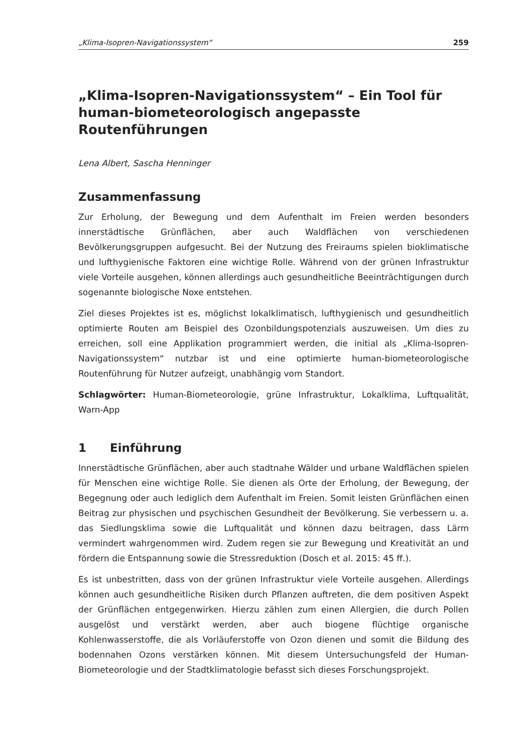„Klima-Isopren-Navigationssystem“259
„Klima-Isopren-Navigationssystem“ – Ein Tool für human-biometeorologisch angepasste Routenführungen
Lena Albert, Sascha Henninger
Zusammenfassung
Zur Erholung, der Bewegung und dem Aufenthalt im Freien werden besonders innerstädtische Grünflächen, aber auch Waldflächen von verschiedenen Bevölkerungsgruppen aufgesucht. Bei der Nutzung des Freiraums spielen bioklimatische und lufthygienische Faktoren eine wichtige Rolle. Während von der grünen Infrastruktur viele Vorteile ausgehen, können allerdings auch gesundheitliche Beeinträchtigungen durch sogenannte biologische Noxe entstehen.
Ziel dieses Projektes ist es, möglichst lokalklimatisch, lufthygienisch und gesundheitlich optimierte Routen am Beispiel des Ozonbildungspotenzials auszuweisen. Um dies zu erreichen, soll eine Applikation programmiert werden, die initial als „Klima-Isopren-Navigationssystem“ nutzbar ist und eine optimierte human-biometeorologische Routenführung für Nutzer aufzeigt, unabhängig vom Standort.
Schlagwörter: Human-Biometeorologie, grüne Infrastruktur, Lokalklima, Luftqualität, Warn-App
1 Einführung
Innerstädtische Grünflächen, aber auch stadtnahe Wälder und urbane Waldflächen spielen für Menschen eine wichtige Rolle. Sie dienen als Orte der Erholung, der Bewegung, der Begegnung oder auch lediglich dem Aufenthalt im Freien. Somit leisten Grünflächen einen Beitrag zur physischen und psychischen Gesundheit der Bevölkerung. Sie verbessern u. a. das Siedlungsklima sowie die Luftqualität und können dazu beitragen, dass Lärm vermindert wahrgenommen wird. Zudem regen sie zur Bewegung und Kreativität an und fördern die Entspannung sowie die Stressreduktion (Dosch et al. 2015: 45 ff.).
Es ist unbestritten, dass von der grünen Infrastruktur viele Vorteile ausgehen. Allerdings können auch gesundheitliche Risiken durch Pflanzen auftreten, die dem positiven Aspekt der Grünflächen entgegenwirken. Hierzu zählen zum einen Allergien, die durch Pollen ausgelöst und verstärkt werden, aber auch biogene flüchtige organische Kohlenwasserstoffe, die als Vorläuferstoffe von Ozon dienen und somit die Bildung des bodennahen Ozons verstärken können. Mit diesem Untersuchungsfeld der Human-Biometeorologie und der Stadtklimatologie befasst sich dieses Forschungsprojekt.